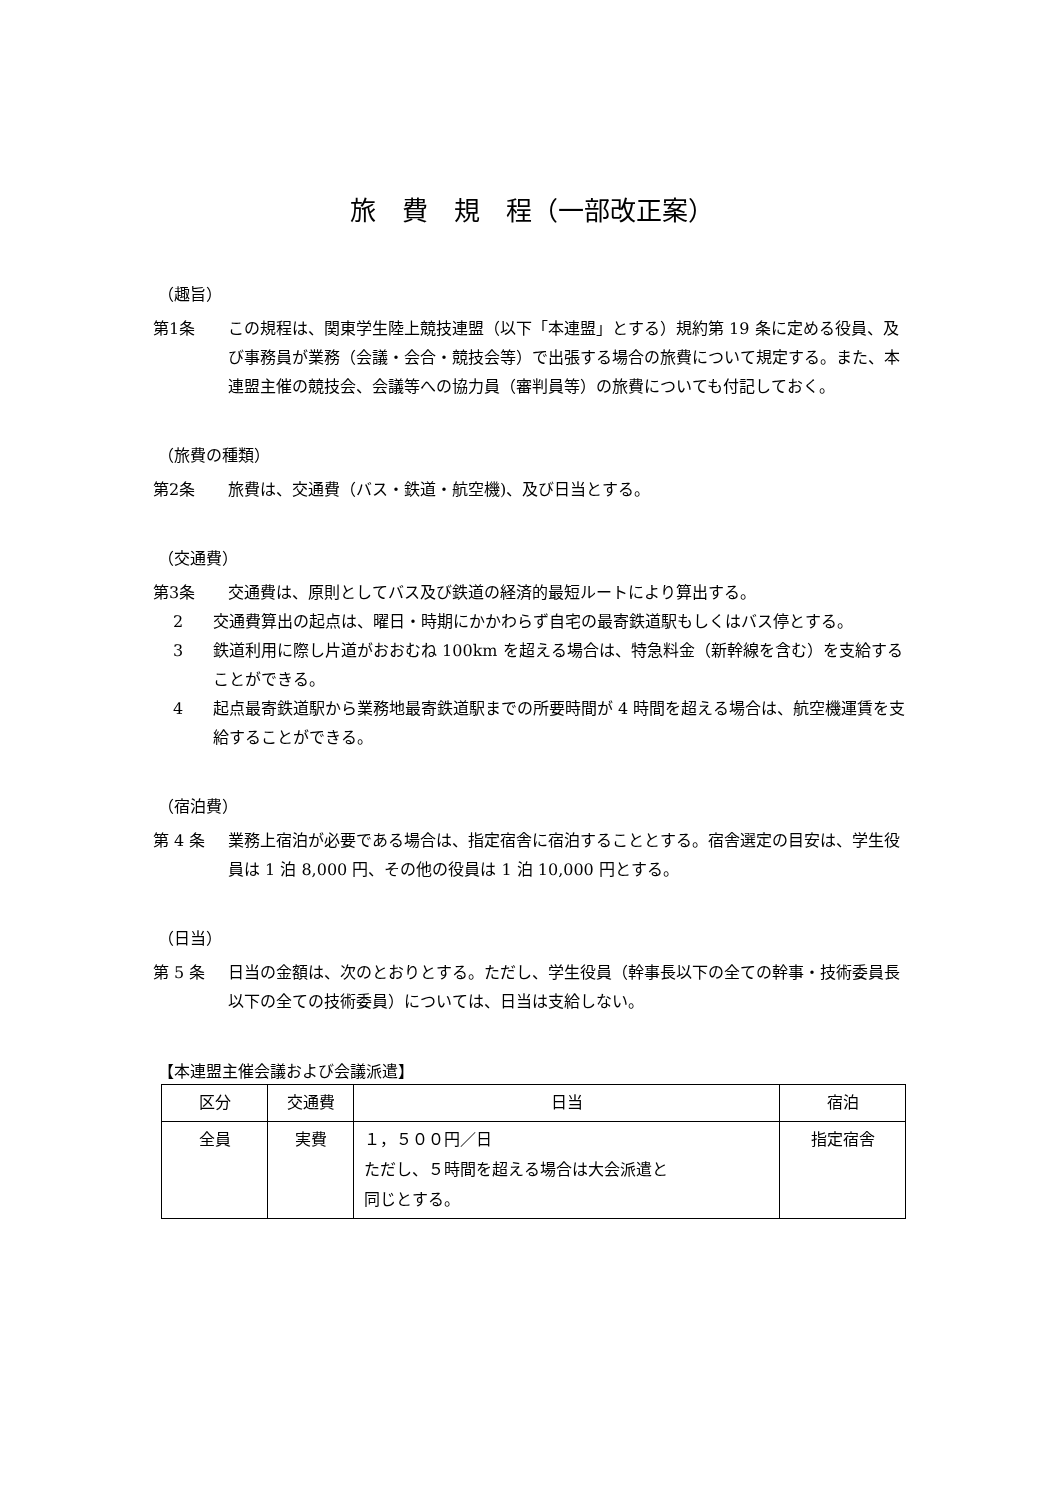旅　費　規　程（一部改正案）
（趣旨）
第1条 この規程は、関東学生陸上競技連盟（以下「本連盟」とする）規約第 19 条に定める役員、及び事務員が業務（会議・会合・競技会等）で出張する場合の旅費について規定する。また、本連盟主催の競技会、会議等への協力員（審判員等）の旅費についても付記しておく。
（旅費の種類）
第2条 旅費は、交通費（バス・鉄道・航空機)、及び日当とする。
（交通費）
第3条 交通費は、原則としてバス及び鉄道の経済的最短ルートにより算出する。
2 交通費算出の起点は、曜日・時期にかかわらず自宅の最寄鉄道駅もしくはバス停とする。
3 鉄道利用に際し片道がおおむね 100km を超える場合は、特急料金（新幹線を含む）を支給することができる。
4 起点最寄鉄道駅から業務地最寄鉄道駅までの所要時間が 4 時間を超える場合は、航空機運賃を支給することができる。
（宿泊費）
第 4 条 業務上宿泊が必要である場合は、指定宿舎に宿泊することとする。宿舎選定の目安は、学生役員は 1 泊 8,000 円、その他の役員は 1 泊 10,000 円とする。
（日当）
第 5 条 日当の金額は、次のとおりとする。ただし、学生役員（幹事長以下の全ての幹事・技術委員長以下の全ての技術委員）については、日当は支給しない。
【本連盟主催会議および会議派遣】
| 区分 | 交通費 | 日当 | 宿泊 |
| --- | --- | --- | --- |
| 全員 | 実費 | １，５００円／日 ただし、５時間を超える場合は大会派遣と 同じとする。 | 指定宿舎 |